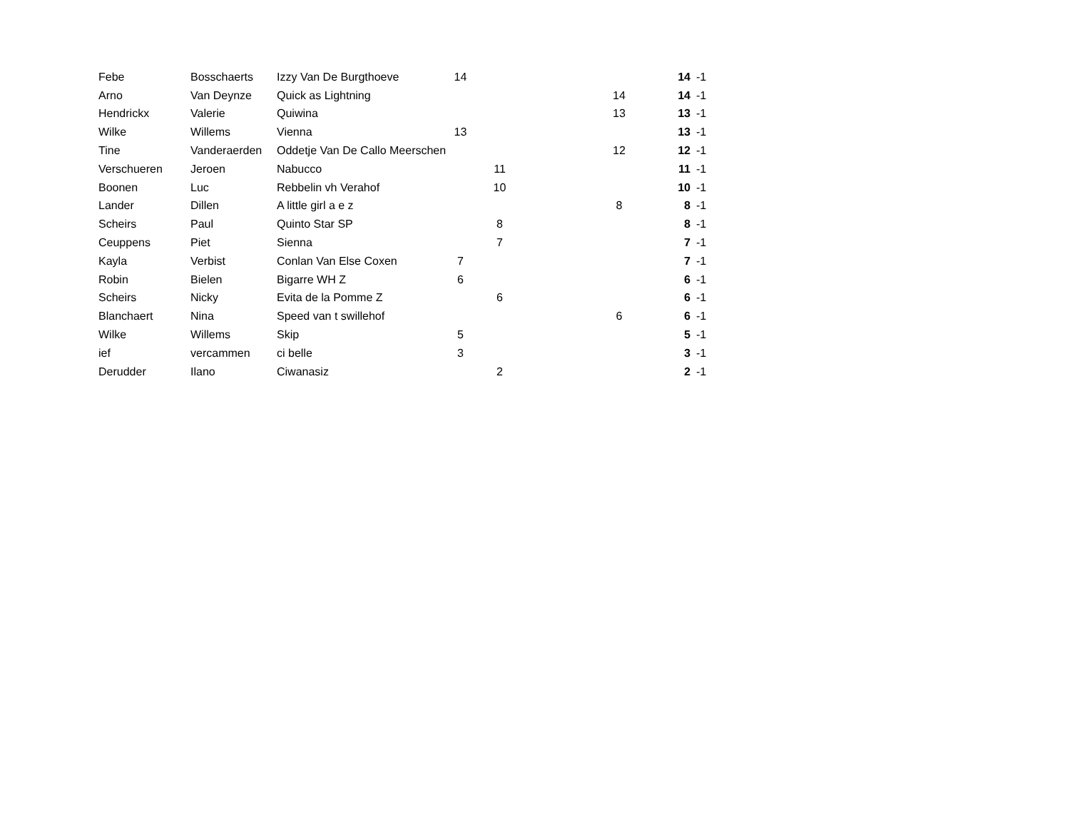| Febe | Bosschaerts | Izzy Van De Burgthoeve | 14 | | | | 14 | -1 |
| Arno | Van Deynze | Quick as Lightning | | | | 14 | 14 | -1 |
| Hendrickx | Valerie | Quiwina | | | | 13 | 13 | -1 |
| Wilke | Willems | Vienna | 13 | | | | 13 | -1 |
| Tine | Vanderaerden | Oddetje Van De Callo Meerschen | | | | 12 | 12 | -1 |
| Verschueren | Jeroen | Nabucco | | 11 | | | 11 | -1 |
| Boonen | Luc | Rebbelin vh Verahof | | 10 | | | 10 | -1 |
| Lander | Dillen | A little girl a e z | | | | 8 | 8 | -1 |
| Scheirs | Paul | Quinto Star SP | | 8 | | | 8 | -1 |
| Ceuppens | Piet | Sienna | | 7 | | | 7 | -1 |
| Kayla | Verbist | Conlan Van Else Coxen | 7 | | | | 7 | -1 |
| Robin | Bielen | Bigarre WH Z | 6 | | | | 6 | -1 |
| Scheirs | Nicky | Evita de la Pomme Z | | 6 | | | 6 | -1 |
| Blanchaert | Nina | Speed van t swillehof | | | | 6 | 6 | -1 |
| Wilke | Willems | Skip | 5 | | | | 5 | -1 |
| ief | vercammen | ci belle | 3 | | | | 3 | -1 |
| Derudder | Ilano | Ciwanasiz | | 2 | | | 2 | -1 |